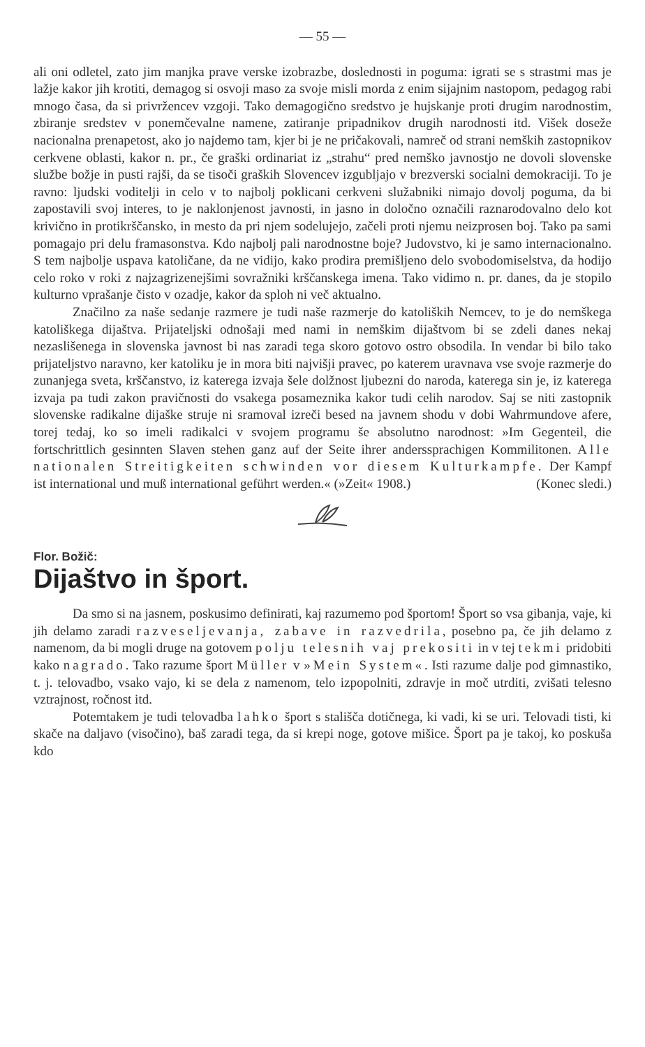— 55 —
ali oni odletel, zato jim manjka prave verske izobrazbe, doslednosti in poguma: igrati se s strastmi mas je lažje kakor jih krotiti, demagog si osvoji maso za svoje misli morda z enim sijajnim nastopom, pedagog rabi mnogo časa, da si privržencev vzgoji. Tako demagogično sredstvo je hujskanje proti drugim narodnostim, zbiranje sredstev v ponemčevalne namene, zatiranje pripadnikov drugih narodnosti itd. Višek doseže nacionalna prenapetost, ako jo najdemo tam, kjer bi je ne pričakovali, namreč od strani nemških zastopnikov cerkvene oblasti, kakor n. pr., če graški ordinariat iz „strahu“ pred nemško javnostjo ne dovoli slovenske službe božje in pusti rajši, da se tisoči graških Slovencev izgubljajo v brezverski socialni demokraciji. To je ravno: ljudski voditelji in celo v to najbolj poklicani cerkveni služabniki nimajo dovolj poguma, da bi zapostavili svoj interes, to je naklonjenost javnosti, in jasno in določno označili raznarodovalno delo kot krivično in protikrščansko, in mesto da pri njem sodelujejo, začeli proti njemu neizprosen boj. Tako pa sami pomagajo pri delu framasonstva. Kdo najbolj pali narodnostne boje? Judovstvo, ki je samo internacionalno. S tem najbolje uspava katoličane, da ne vidijo, kako prodira premišljeno delo svobodomiselstva, da hodijo celo roko v roki z najzagrizenejšimi sovražniki krščanskega imena. Tako vidimo n. pr. danes, da je stopilo kulturno vprašanje čisto v ozadje, kakor da sploh ni več aktualno.
Značilno za naše sedanje razmere je tudi naše razmerje do katoliških Nemcev, to je do nemškega katoliškega dijaštva. Prijateljski odnošaji med nami in nemškim dijaštvom bi se zdeli danes nekaj nezaslišenega in slovenska javnost bi nas zaradi tega skoro gotovo ostro obsodila. In vendar bi bilo tako prijateljstvo naravno, ker katoliku je in mora biti najvišji pravec, po katerem uravnava vse svoje razmerje do zunanjega sveta, krščanstvo, iz katerega izvaja šele dolžnost ljubezni do naroda, katerega sin je, iz katerega izvaja pa tudi zakon pravičnosti do vsakega posameznika kakor tudi celih narodov. Saj se niti zastopnik slovenske radikalne dijaške struje ni sramoval izreči besed na javnem shodu v dobi Wahrmundove afere, torej tedaj, ko so imeli radikalci v svojem programu še absolutno narodnost: »Im Gegenteil, die fortschrittlich gesinnten Slaven stehen ganz auf der Seite ihrer anderssprachigen Kommilitonen. Alle nationalen Streitigkeiten schwinden vor diesem Kulturkampfe. Der Kampf ist international und muß international geführt werden.« (»Zeit« 1908.) (Konec sledi.)
Flor. Božič:
Dijaštvo in šport.
Da smo si na jasnem, poskusimo definirati, kaj razumemo pod športom! Šport so vsa gibanja, vaje, ki jih delamo zaradi razveseljevanja, zabave in razvedrila, posebno pa, če jih delamo z namenom, da bi mogli druge na gotovem polju telesnih vaj prekositi in v tej tekmi pridobiti kako nagrado. Tako razume šport Müller v »Mein System«. Isti razume dalje pod gimnastiko, t. j. telovadbo, vsako vajo, ki se dela z namenom, telo izpopolniti, zdravje in moč utrditi, zvišati telesno vztrajnost, ročnost itd.
Potemtakem je tudi telovadba lahko šport s stališča dotičnega, ki vadi, ki se uri. Telovadi tisti, ki skače na daljavo (visočino), baš zaradi tega, da si krepi noge, gotove mišice. Šport pa je takoj, ko poskuša kdo